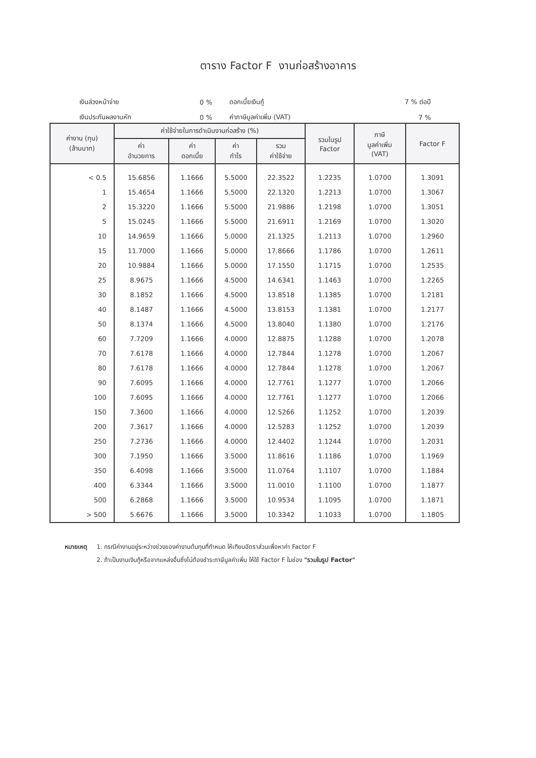ตาราง Factor F งานก่อสร้างอาคาร
| เงินล่วงหน้าจ่าย | 0 % | ดอกเบี้ยเงินกู้ | 7 % ต่อปี |
| เงินประกันผลงานหัก | 0 % | ค่าภาษีมูลค่าเพิ่ม (VAT) | 7 % |
| ค่างาน (ทุน) (ล้านบาท) | ค่าใช้จ่ายในการดำเนินงานก่อสร้าง (%) | | | | รวมในรูป Factor | ภาษี มูลค่าเพิ่ม (VAT) | Factor F |
| --- | --- | --- | --- | --- | --- | --- | --- |
| | ค่า อำนวยการ | ค่า ดอกเบี้ย | ค่า กำไร | รวม ค่าใช้จ่าย | | | |
| < 0.5 | 15.6856 | 1.1666 | 5.5000 | 22.3522 | 1.2235 | 1.0700 | 1.3091 |
| 1 | 15.4654 | 1.1666 | 5.5000 | 22.1320 | 1.2213 | 1.0700 | 1.3067 |
| 2 | 15.3220 | 1.1666 | 5.5000 | 21.9886 | 1.2198 | 1.0700 | 1.3051 |
| 5 | 15.0245 | 1.1666 | 5.5000 | 21.6911 | 1.2169 | 1.0700 | 1.3020 |
| 10 | 14.9659 | 1.1666 | 5.0000 | 21.1325 | 1.2113 | 1.0700 | 1.2960 |
| 15 | 11.7000 | 1.1666 | 5.0000 | 17.8666 | 1.1786 | 1.0700 | 1.2611 |
| 20 | 10.9884 | 1.1666 | 5.0000 | 17.1550 | 1.1715 | 1.0700 | 1.2535 |
| 25 | 8.9675 | 1.1666 | 4.5000 | 14.6341 | 1.1463 | 1.0700 | 1.2265 |
| 30 | 8.1852 | 1.1666 | 4.5000 | 13.8518 | 1.1385 | 1.0700 | 1.2181 |
| 40 | 8.1487 | 1.1666 | 4.5000 | 13.8153 | 1.1381 | 1.0700 | 1.2177 |
| 50 | 8.1374 | 1.1666 | 4.5000 | 13.8040 | 1.1380 | 1.0700 | 1.2176 |
| 60 | 7.7209 | 1.1666 | 4.0000 | 12.8875 | 1.1288 | 1.0700 | 1.2078 |
| 70 | 7.6178 | 1.1666 | 4.0000 | 12.7844 | 1.1278 | 1.0700 | 1.2067 |
| 80 | 7.6178 | 1.1666 | 4.0000 | 12.7844 | 1.1278 | 1.0700 | 1.2067 |
| 90 | 7.6095 | 1.1666 | 4.0000 | 12.7761 | 1.1277 | 1.0700 | 1.2066 |
| 100 | 7.6095 | 1.1666 | 4.0000 | 12.7761 | 1.1277 | 1.0700 | 1.2066 |
| 150 | 7.3600 | 1.1666 | 4.0000 | 12.5266 | 1.1252 | 1.0700 | 1.2039 |
| 200 | 7.3617 | 1.1666 | 4.0000 | 12.5283 | 1.1252 | 1.0700 | 1.2039 |
| 250 | 7.2736 | 1.1666 | 4.0000 | 12.4402 | 1.1244 | 1.0700 | 1.2031 |
| 300 | 7.1950 | 1.1666 | 3.5000 | 11.8616 | 1.1186 | 1.0700 | 1.1969 |
| 350 | 6.4098 | 1.1666 | 3.5000 | 11.0764 | 1.1107 | 1.0700 | 1.1884 |
| 400 | 6.3344 | 1.1666 | 3.5000 | 11.0010 | 1.1100 | 1.0700 | 1.1877 |
| 500 | 6.2868 | 1.1666 | 3.5000 | 10.9534 | 1.1095 | 1.0700 | 1.1871 |
| > 500 | 5.6676 | 1.1666 | 3.5000 | 10.3342 | 1.1033 | 1.0700 | 1.1805 |
| หมายเหตุ | 1. กรณีค่างานอยู่ระหว่างช่วงของค่างานต้นทุนที่กำหนด ให้เทียบอัตราส่วนเพื่อหาค่า Factor F |
| | 2. ถ้าเป็นงานเงินกู้หรือจากแหล่งอื่นซึ่งไม่ต้องชำระภาษีมูลค่าเพิ่ม ให้ใช้ Factor F ในช่อง "รวมในรูป Factor" |